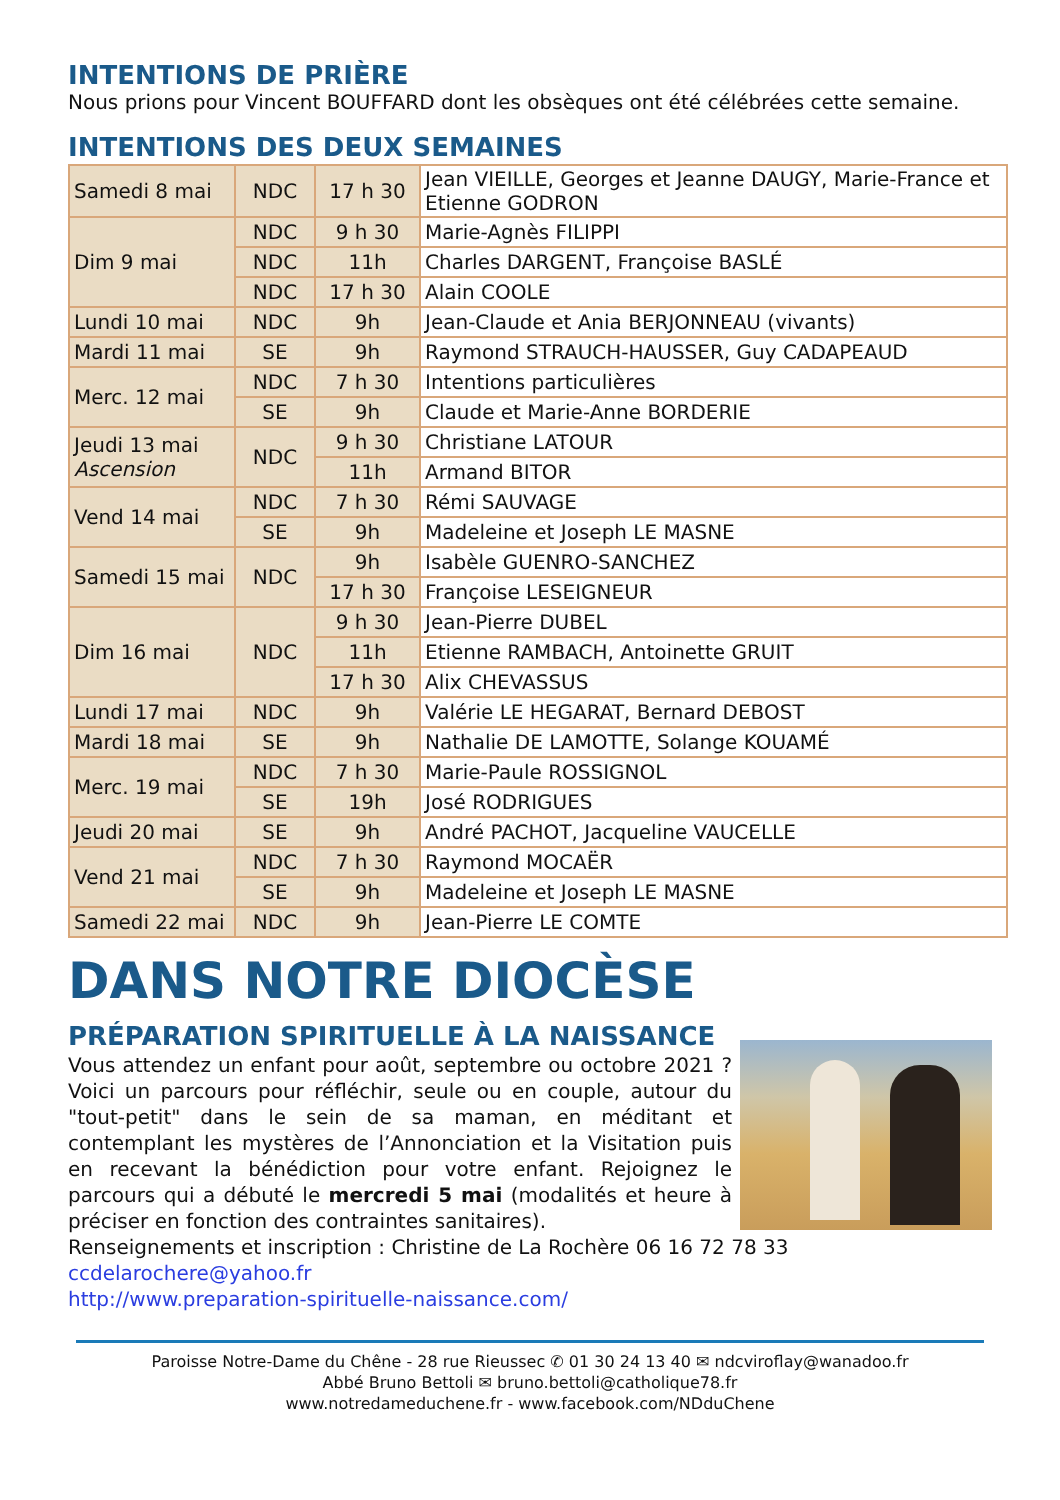INTENTIONS DE PRIÈRE
Nous prions pour Vincent BOUFFARD dont les obsèques ont été célébrées cette semaine.
INTENTIONS DES DEUX SEMAINES
| Samedi 8 mai | NDC | 17 h 30 | Jean VIEILLE, Georges et Jeanne DAUGY, Marie-France et Etienne GODRON |
| Dim 9 mai | NDC | 9 h 30 | Marie-Agnès FILIPPI |
| | NDC | 11h | Charles DARGENT, Françoise BASLÉ |
| | NDC | 17 h 30 | Alain COOLE |
| Lundi 10 mai | NDC | 9h | Jean-Claude et Ania BERJONNEAU (vivants) |
| Mardi 11 mai | SE | 9h | Raymond STRAUCH-HAUSSER, Guy CADAPEAUD |
| Merc. 12 mai | NDC | 7 h 30 | Intentions particulières |
| | SE | 9h | Claude et Marie-Anne BORDERIE |
| Jeudi 13 mai Ascension | NDC | 9 h 30 | Christiane LATOUR |
| | | 11h | Armand BITOR |
| Vend 14 mai | NDC | 7 h 30 | Rémi SAUVAGE |
| | SE | 9h | Madeleine et Joseph LE MASNE |
| Samedi 15 mai | NDC | 9h | Isabèle GUENRO-SANCHEZ |
| | | 17 h 30 | Françoise LESEIGNEUR |
| Dim 16 mai | NDC | 9 h 30 | Jean-Pierre DUBEL |
| | | 11h | Etienne RAMBACH, Antoinette GRUIT |
| | | 17 h 30 | Alix CHEVASSUS |
| Lundi 17 mai | NDC | 9h | Valérie LE HEGARAT, Bernard DEBOST |
| Mardi 18 mai | SE | 9h | Nathalie DE LAMOTTE, Solange KOUAMÉ |
| Merc. 19 mai | NDC | 7 h 30 | Marie-Paule ROSSIGNOL |
| | SE | 19h | José RODRIGUES |
| Jeudi 20 mai | SE | 9h | André PACHOT, Jacqueline VAUCELLE |
| Vend 21 mai | NDC | 7 h 30 | Raymond MOCAËR |
| | SE | 9h | Madeleine et Joseph LE MASNE |
| Samedi 22 mai | NDC | 9h | Jean-Pierre LE COMTE |
DANS NOTRE DIOCÈSE
PRÉPARATION SPIRITUELLE À LA NAISSANCE
Vous attendez un enfant pour août, septembre ou octobre 2021 ? Voici un parcours pour réfléchir, seule ou en couple, autour du "tout-petit" dans le sein de sa maman, en méditant et contemplant les mystères de l’Annonciation et la Visitation puis en recevant la bénédiction pour votre enfant. Rejoignez le parcours qui a débuté le mercredi 5 mai (modalités et heure à préciser en fonction des contraintes sanitaires).
Renseignements et inscription : Christine de La Rochère 06 16 72 78 33
ccdelarochere@yahoo.fr
http://www.preparation-spirituelle-naissance.com/
Paroisse Notre-Dame du Chêne - 28 rue Rieussec ✆ 01 30 24 13 40 ✉ ndcviroflay@wanadoo.fr
Abbé Bruno Bettoli ✉ bruno.bettoli@catholique78.fr
www.notredameduchene.fr - www.facebook.com/NDduChene